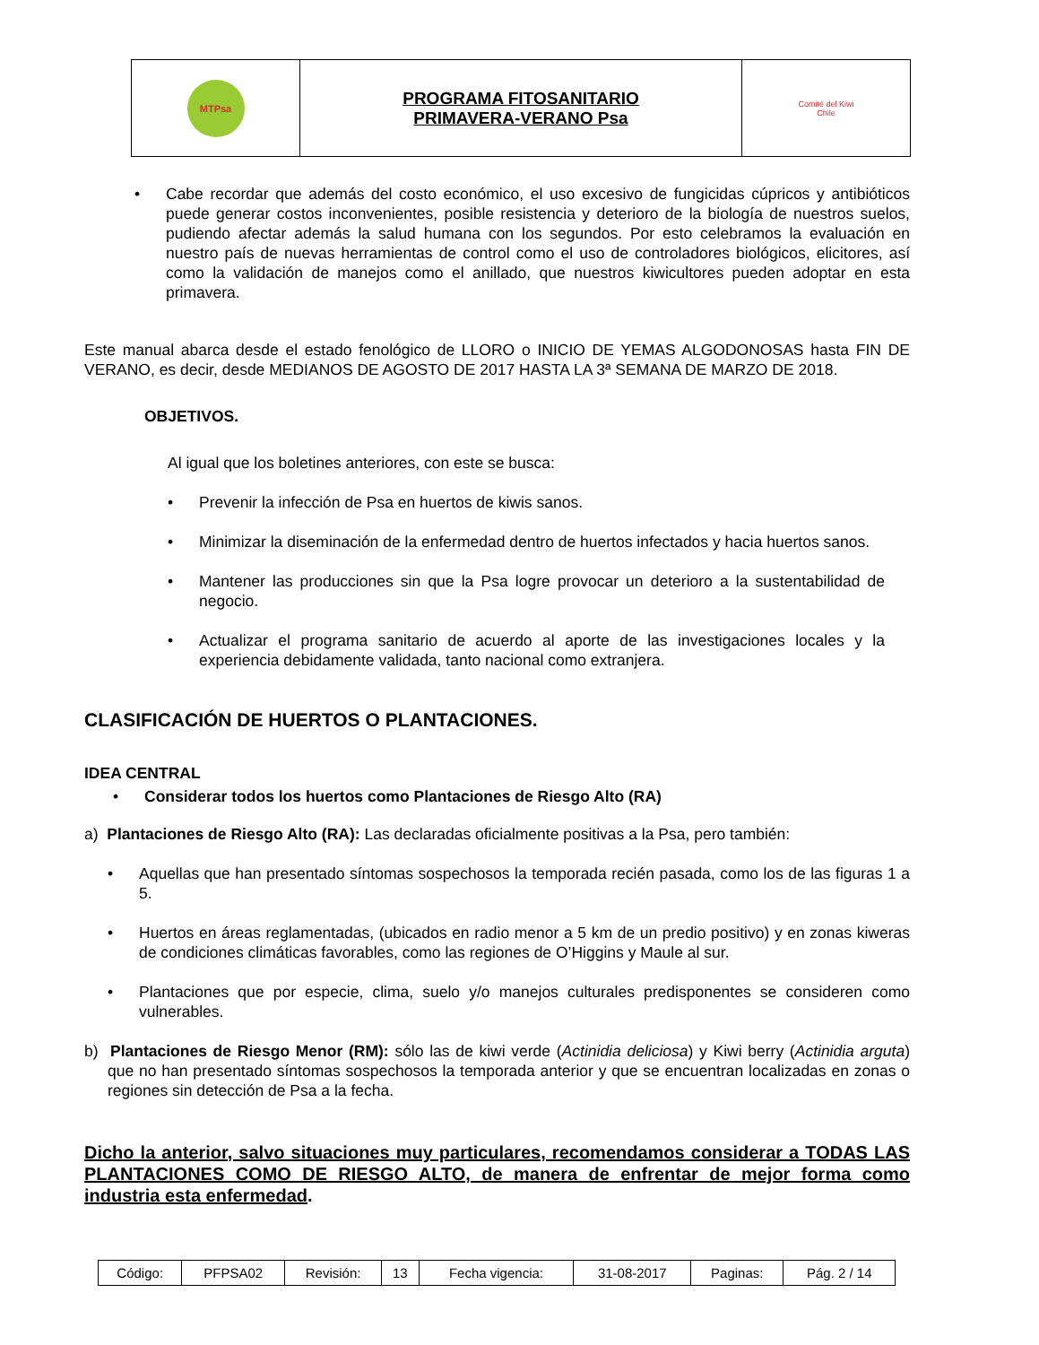| MTPsa | PROGRAMA FITOSANITARIO PRIMAVERA-VERANO Psa | Comité del Kiwi Chile |
•
Cabe recordar que además del costo económico, el uso excesivo de fungicidas cúpricos y antibióticos puede generar costos inconvenientes, posible resistencia y deterioro de la biología de nuestros suelos, pudiendo afectar además la salud humana con los segundos. Por esto celebramos la evaluación en nuestro país de nuevas herramientas de control como el uso de controladores biológicos, elicitores, así como la validación de manejos como el anillado, que nuestros kiwicultores pueden adoptar en esta primavera.
Este manual abarca desde el estado fenológico de LLORO o INICIO DE YEMAS ALGODONOSAS hasta FIN DE VERANO, es decir, desde MEDIANOS DE AGOSTO DE 2017 HASTA LA 3ª SEMANA DE MARZO DE 2018.
OBJETIVOS.
Al igual que los boletines anteriores, con este se busca:
•
Prevenir la infección de Psa en huertos de kiwis sanos.
•
Minimizar la diseminación de la enfermedad dentro de huertos infectados y hacia huertos sanos.
•
Mantener las producciones sin que la Psa logre provocar un deterioro a la sustentabilidad de negocio.
•
Actualizar el programa sanitario de acuerdo al aporte de las investigaciones locales y la experiencia debidamente validada, tanto nacional como extranjera.
CLASIFICACIÓN DE HUERTOS O PLANTACIONES.
IDEA CENTRAL
•
Considerar todos los huertos como Plantaciones de Riesgo Alto (RA)
a) Plantaciones de Riesgo Alto (RA): Las declaradas oficialmente positivas a la Psa, pero también:
•
Aquellas que han presentado síntomas sospechosos la temporada recién pasada, como los de las figuras 1 a 5.
•
Huertos en áreas reglamentadas, (ubicados en radio menor a 5 km de un predio positivo) y en zonas kiweras de condiciones climáticas favorables, como las regiones de O’Higgins y Maule al sur.
•
Plantaciones que por especie, clima, suelo y/o manejos culturales predisponentes se consideren como vulnerables.
b) Plantaciones de Riesgo Menor (RM): sólo las de kiwi verde (Actinidia deliciosa) y Kiwi berry (Actinidia arguta) que no han presentado síntomas sospechosos la temporada anterior y que se encuentran localizadas en zonas o regiones sin detección de Psa a la fecha.
Dicho la anterior, salvo situaciones muy particulares, recomendamos considerar a TODAS LAS PLANTACIONES COMO DE RIESGO ALTO, de manera de enfrentar de mejor forma como industria esta enfermedad.
| Código: | PFPSA02 | Revisión: | 13 | Fecha vigencia: | 31-08-2017 | Paginas: | Pág. 2 / 14 |